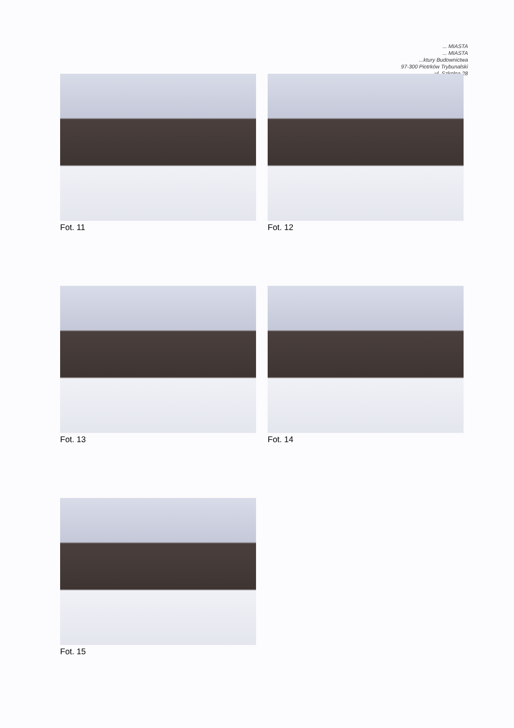... MIASTA
... MIASTA
...ktury Budownictwa
97-300 Piotrków Trybunalski
ul. Szkolna 28
Fot. 11 Fot. 12
Fot. 13 Fot. 14
Fot. 15